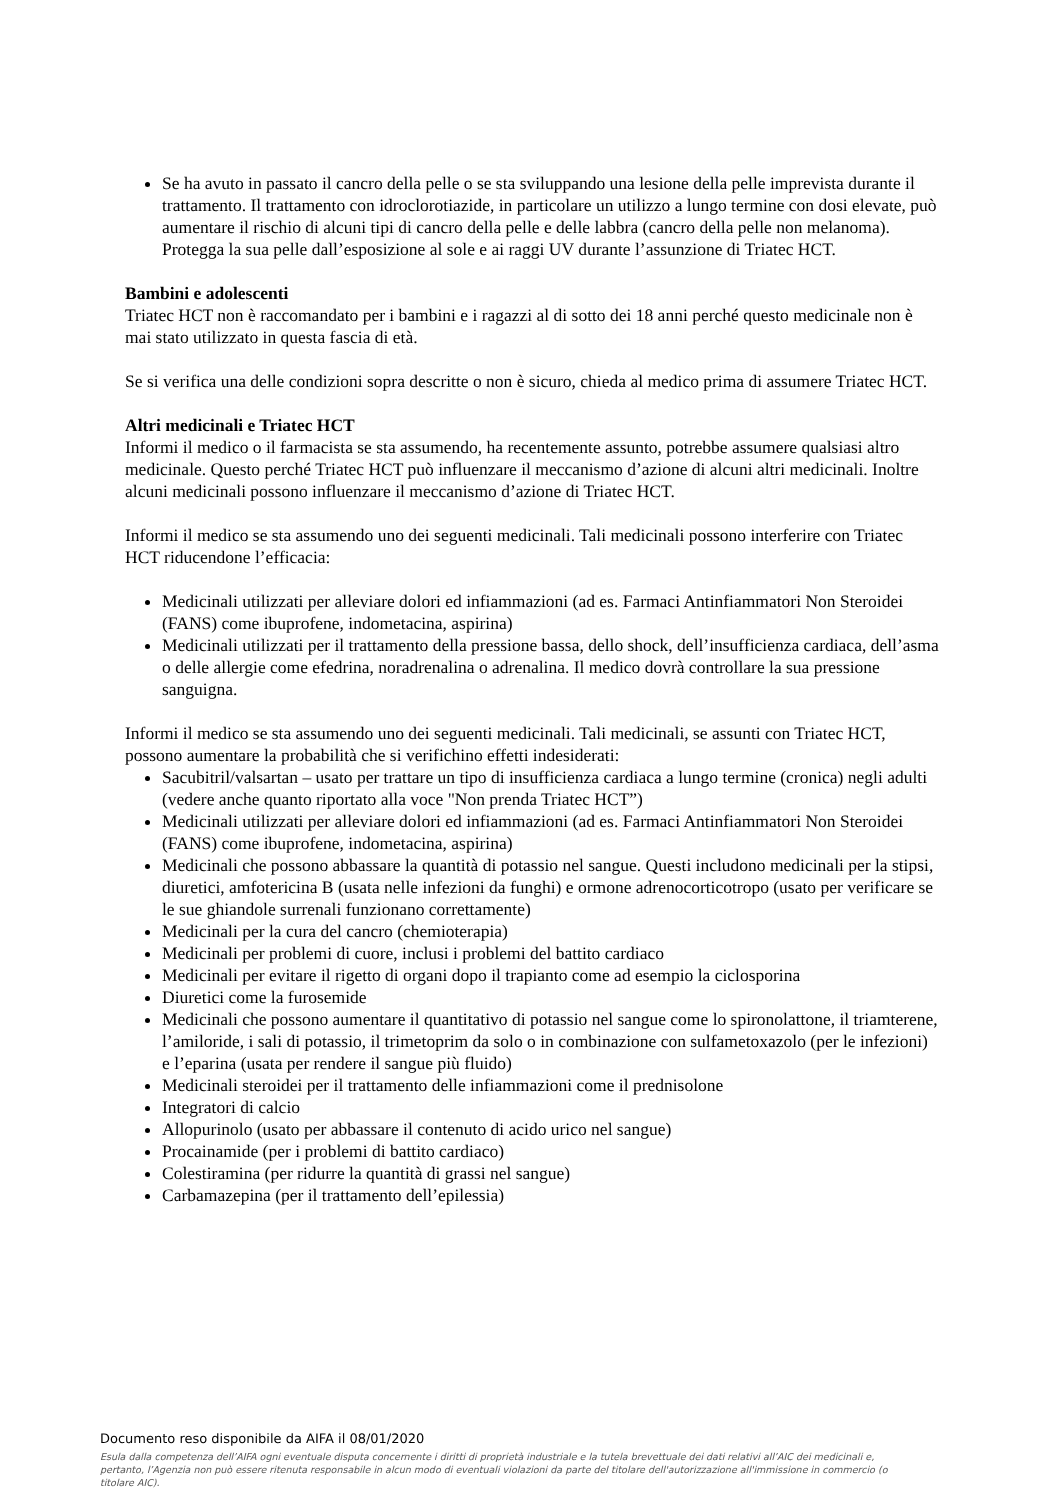Se ha avuto in passato il cancro della pelle o se sta sviluppando una lesione della pelle imprevista durante il trattamento. Il trattamento con idroclorotiazide, in particolare un utilizzo a lungo termine con dosi elevate, può aumentare il rischio di alcuni tipi di cancro della pelle e delle labbra (cancro della pelle non melanoma). Protegga la sua pelle dall’esposizione al sole e ai raggi UV durante l’assunzione di Triatec HCT.
Bambini e adolescenti
Triatec HCT non è raccomandato per i bambini e i ragazzi al di sotto dei 18 anni perché questo medicinale non è mai stato utilizzato in questa fascia di età.
Se si verifica una delle condizioni sopra descritte o non è sicuro, chieda al medico prima di assumere Triatec HCT.
Altri medicinali e Triatec HCT
Informi il medico o il farmacista se sta assumendo, ha recentemente assunto, potrebbe assumere qualsiasi altro medicinale. Questo perché Triatec HCT può influenzare il meccanismo d’azione di alcuni altri medicinali. Inoltre alcuni medicinali possono influenzare il meccanismo d’azione di Triatec HCT.
Informi il medico se sta assumendo uno dei seguenti medicinali. Tali medicinali possono interferire con Triatec HCT riducendone l’efficacia:
Medicinali utilizzati per alleviare dolori ed infiammazioni (ad es. Farmaci Antinfiammatori Non Steroidei (FANS) come ibuprofene, indometacina, aspirina)
Medicinali utilizzati per il trattamento della pressione bassa, dello shock, dell’insufficienza cardiaca, dell’asma o delle allergie come efedrina, noradrenalina o adrenalina. Il medico dovrà controllare la sua pressione sanguigna.
Informi il medico se sta assumendo uno dei seguenti medicinali. Tali medicinali, se assunti con Triatec HCT, possono aumentare la probabilità che si verifichino effetti indesiderati:
Sacubitril/valsartan – usato per trattare un tipo di insufficienza cardiaca a lungo termine (cronica) negli adulti (vedere anche quanto riportato alla voce "Non prenda Triatec HCT”)
Medicinali utilizzati per alleviare dolori ed infiammazioni (ad es. Farmaci Antinfiammatori Non Steroidei (FANS) come ibuprofene, indometacina, aspirina)
Medicinali che possono abbassare la quantità di potassio nel sangue. Questi includono medicinali per la stipsi, diuretici, amfotericina B (usata nelle infezioni da funghi) e ormone adrenocorticotropo (usato per verificare se le sue ghiandole surrenali funzionano correttamente)
Medicinali per la cura del cancro (chemioterapia)
Medicinali per problemi di cuore, inclusi i problemi del battito cardiaco
Medicinali per evitare il rigetto di organi dopo il trapianto come ad esempio la ciclosporina
Diuretici come la furosemide
Medicinali che possono aumentare il quantitativo di potassio nel sangue come lo spironolattone, il triamterene, l’amiloride, i sali di potassio, il trimetoprim da solo o in combinazione con sulfametoxazolo (per le infezioni) e l’eparina (usata per rendere il sangue più fluido)
Medicinali steroidei per il trattamento delle infiammazioni come il prednisolone
Integratori di calcio
Allopurinolo (usato per abbassare il contenuto di acido urico nel sangue)
Procainamide (per i problemi di battito cardiaco)
Colestiramina (per ridurre la quantità di grassi nel sangue)
Carbamazepina (per il trattamento dell’epilessia)
Documento reso disponibile da AIFA il 08/01/2020
Esula dalla competenza dell’AIFA ogni eventuale disputa concernente i diritti di proprietà industriale e la tutela brevettuale dei dati relativi all’AIC dei medicinali e, pertanto, l’Agenzia non può essere ritenuta responsabile in alcun modo di eventuali violazioni da parte del titolare dell'autorizzazione all'immissione in commercio (o titolare AIC).